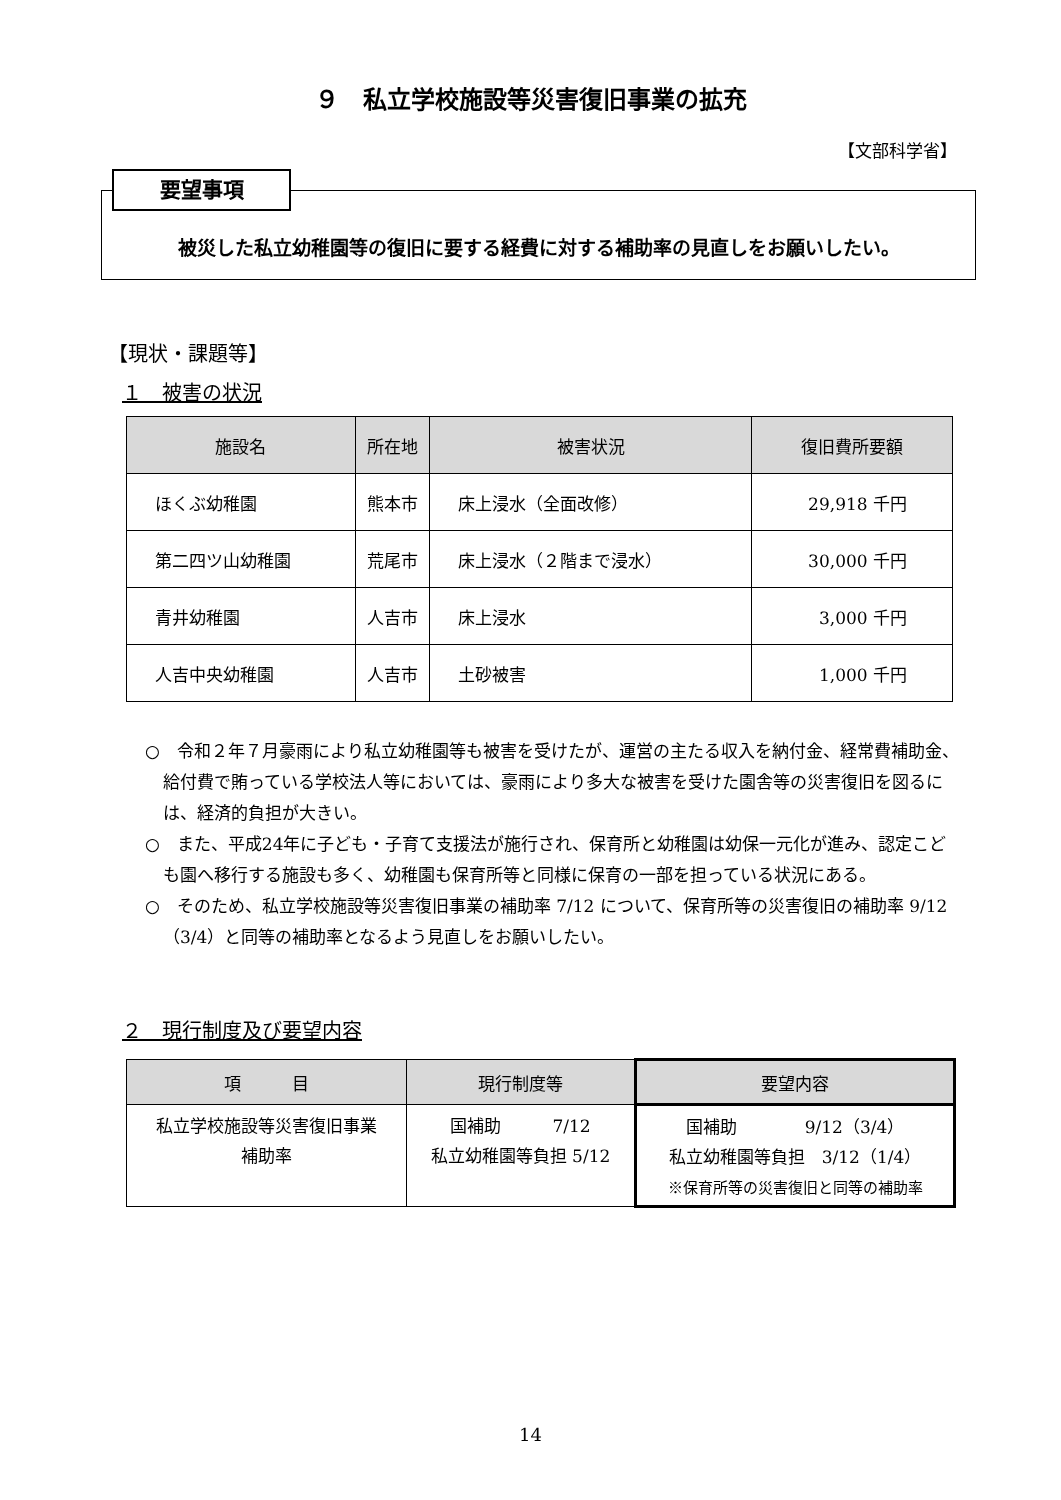９　私立学校施設等災害復旧事業の拡充
【文部科学省】
要望事項
被災した私立幼稚園等の復旧に要する経費に対する補助率の見直しをお願いしたい。
【現状・課題等】
１　被害の状況
| 施設名 | 所在地 | 被害状況 | 復旧費所要額 |
| --- | --- | --- | --- |
| ほくぶ幼稚園 | 熊本市 | 床上浸水（全面改修） | 29,918 千円 |
| 第二四ツ山幼稚園 | 荒尾市 | 床上浸水（２階まで浸水） | 30,000 千円 |
| 青井幼稚園 | 人吉市 | 床上浸水 | 3,000 千円 |
| 人吉中央幼稚園 | 人吉市 | 土砂被害 | 1,000 千円 |
○　令和２年７月豪雨により私立幼稚園等も被害を受けたが、運営の主たる収入を納付金、経常費補助金、給付費で賄っている学校法人等においては、豪雨により多大な被害を受けた園舎等の災害復旧を図るには、経済的負担が大きい。
○　また、平成24年に子ども・子育て支援法が施行され、保育所と幼稚園は幼保一元化が進み、認定こども園へ移行する施設も多く、幼稚園も保育所等と同様に保育の一部を担っている状況にある。
○　そのため、私立学校施設等災害復旧事業の補助率 7/12 について、保育所等の災害復旧の補助率 9/12（3/4）と同等の補助率となるよう見直しをお願いしたい。
２　現行制度及び要望内容
| 項 目 | 現行制度等 | 要望内容 |
| --- | --- | --- |
| 私立学校施設等災害復旧事業 補助率 | 国補助 7/12 私立幼稚園等負担 5/12 | 国補助 9/12（3/4） 私立幼稚園等負担 3/12（1/4） ※保育所等の災害復旧と同等の補助率 |
14